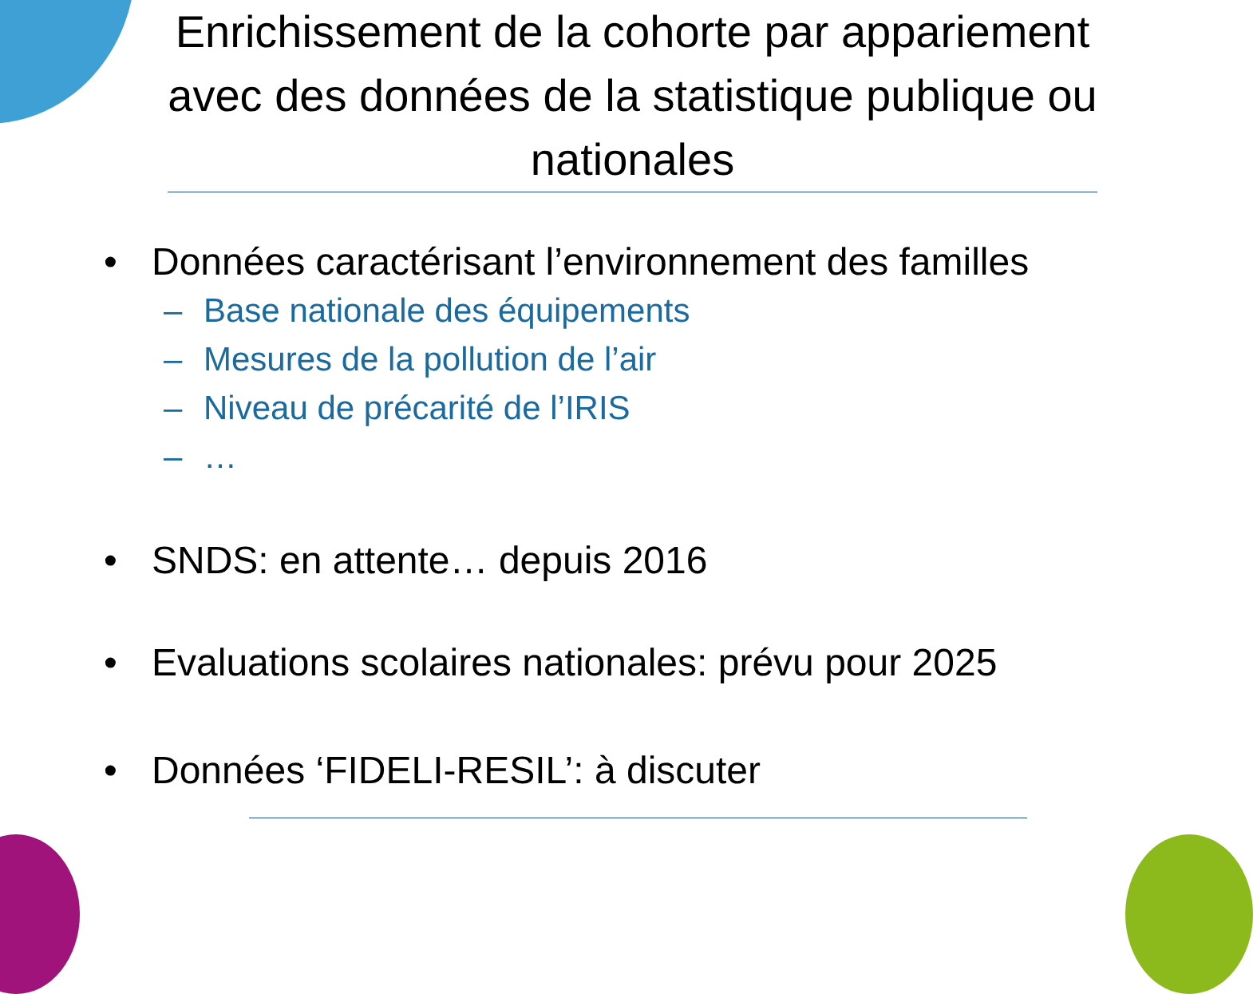Enrichissement de la cohorte par appariement avec des données de la statistique publique ou nationales
• Données caractérisant l’environnement des familles
– Base nationale des équipements
– Mesures de la pollution de l’air
– Niveau de précarité de l’IRIS
– …
• SNDS: en attente… depuis 2016
• Evaluations scolaires nationales: prévu pour 2025
• Données ‘FIDELI-RESIL’: à discuter